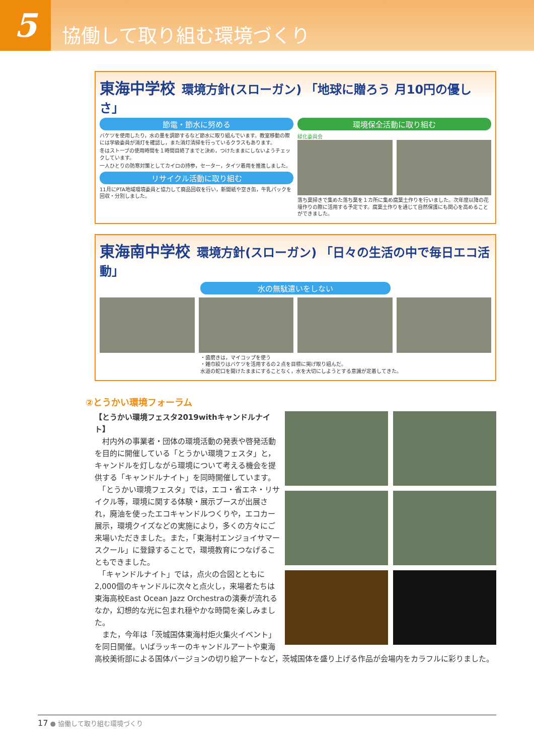5
協働して取り組む環境づくり
東海中学校
環境方針(スローガン) 「地球に贈ろう 月10円の優しさ」
節電・節水に努める
バケツを使用したり，水の量を調節するなど節水に取り組んでいます。教室移動の際には学級委員が消灯を確認し，また消灯清掃を行っているクラスもあります。
冬はストーブの使用時間を１時間目終了までと決め，つけたままにしないようチェックしています。
一人ひとりの防寒対策としてカイロの持参，セーター，タイツ着用を推進しました。
リサイクル活動に取り組む
11月にPTA地域環境委員と協力して廃品回収を行い，新聞紙や空き缶，牛乳パックを回収・分別しました。
環境保全活動に取り組む
緑化委員会
落ち葉掃きで集めた落ち葉を１カ所に集め腐葉土作りを行いました。次年度以降の花壇作りの際に活用する予定です。腐葉土作りを通じて自然保護にも関心を高めることができました。
東海南中学校
環境方針(スローガン) 「日々の生活の中で毎日エコ活動」
水の無駄遣いをしない
・歯磨きは，マイコップを使う
・雑巾絞りはバケツを活用するの２点を目標に掲げ取り組んだ。
水道の蛇口を開けたままにすることなく，水を大切にしようとする意識が定着してきた。
②とうかい環境フォーラム
【とうかい環境フェスタ2019withキャンドルナイト】
　村内外の事業者・団体の環境活動の発表や啓発活動を目的に開催している「とうかい環境フェスタ」と，キャンドルを灯しながら環境について考える機会を提供する「キャンドルナイト」を同時開催しています。
　「とうかい環境フェスタ」では，エコ・省エネ・リサイクル等，環境に関する体験・展示ブースが出展され，廃油を使ったエコキャンドルつくりや，エコカー展示，環境クイズなどの実施により，多くの方々にご来場いただきました。また，「東海村エンジョイサマースクール」に登録することで，環境教育につなげることもできました。
　「キャンドルナイト」では，点火の合図とともに2,000個のキャンドルに次々と点火し，来場者たちは東海高校East Ocean Jazz Orchestraの演奏が流れるなか，幻想的な光に包まれ穏やかな時間を楽しみました。
　また，今年は「茨城国体東海村炬火集火イベント」を同日開催。いばラッキーのキャンドルアートや東海高校美術部による国体バージョンの切り絵アートなど，茨城国体を盛り上げる作品が会場内をカラフルに彩りました。
17 ● 協働して取り組む環境づくり